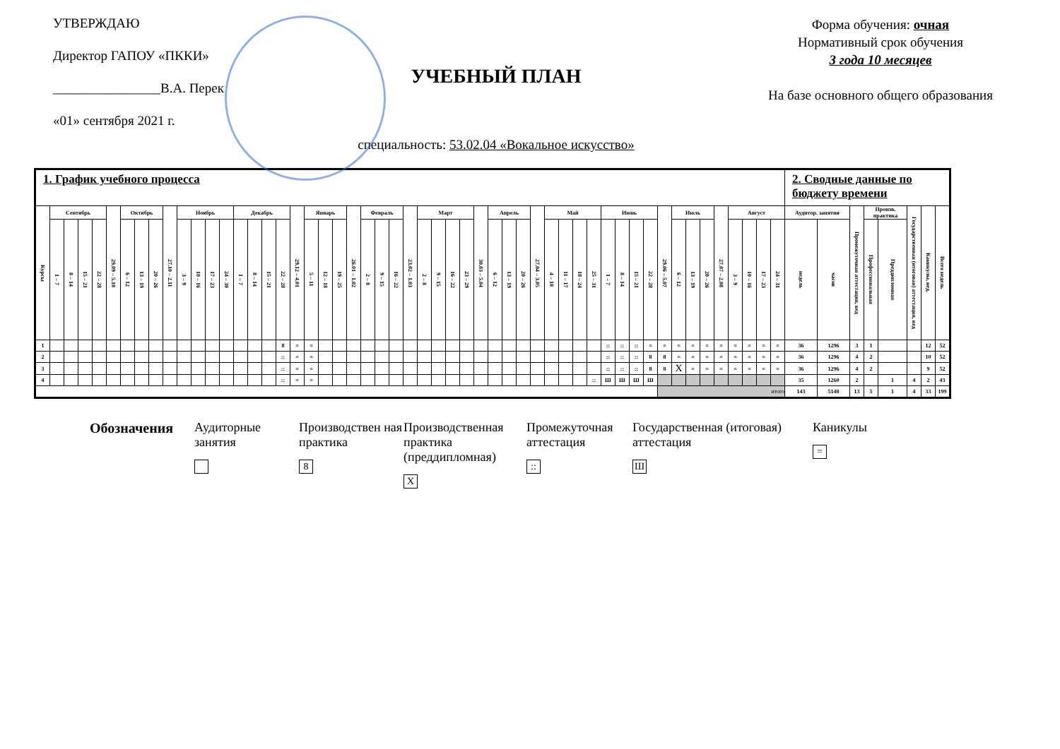УТВЕРЖДАЮ
Директор ГАПОУ «ПККИ»
________________В.А. Перек
«01» сентября 2021 г.
УЧЕБНЫЙ ПЛАН
специальность: 53.02.04 «Вокальное искусство»
Форма обучения: очная
Нормативный срок обучения
3 года 10 месяцев
На базе основного общего образования
| 1. График учебного процесса | | | | | | | | | | | | | | | | | | | | | | | | | | | | | | | | | | | | | | | | | | | | | | | | | | | | | 2. Сводные данные по бюджету времени | | | | | | | |
| Курсы | Сентябрь | | | | 29.09 – 5.10 | Октябрь | | | 27.10 – 2.11 | Ноябрь | | | | Декабрь | | | | 29.12 – 4.01 | Январь | | | 26.01 – 1.02 | Февраль | | | 23.02 – 1.03 | Март | | | | 30.03 – 5.04 | Апрель | | | 27.04 – 3.05 | Май | | | | Июнь | | | | 29.06 – 5.07 | Июль | | | 27.07 – 2.08 | Август | | | | Аудитор. занятия | | Промежуточная аттестация, нед | Произв. практика | | Государственная (итоговая) аттестация, нед | Каникулы, нед. | Всего недель |
| | 1 – 7 | 8 – 14 | 15 – 21 | 22 – 28 | | 6 – 12 | 13 – 19 | 20 – 26 | | 3 – 9 | 10 – 16 | 17 – 23 | 24 – 30 | 1 – 7 | 8 – 14 | 15 – 21 | 22 – 28 | | 5 – 11 | 12 – 18 | 19 – 25 | | 2 – 8 | 9 – 15 | 16 – 22 | | 2 – 8 | 9 – 15 | 16 – 22 | 23 – 29 | | 6 – 12 | 13 – 19 | 20 – 26 | | 4 – 10 | 11 – 17 | 18 – 24 | 25 – 31 | 1 – 7 | 8 – 14 | 15 – 21 | 22 – 28 | | 6 – 12 | 13 – 19 | 20 – 26 | | 3 – 9 | 10 – 16 | 17 – 23 | 24 – 31 | недель | часов | | Профессиональная | Преддипломная | | | |
| 1 | | | | | | | | | | | | | | | | | 8 | = | = | | | | | | | | | | | | | | | | | | | | | :: | :: | :: | = | = | = | = | = | = | = | = | = | = | 36 | 1296 | 3 | 1 | | | 12 | 52 |
| 2 | | | | | | | | | | | | | | | | | :: | = | = | | | | | | | | | | | | | | | | | | | | | :: | :: | :: | 8 | 8 | = | = | = | = | = | = | = | = | 36 | 1296 | 4 | 2 | | | 10 | 52 |
| 3 | | | | | | | | | | | | | | | | | :: | = | = | | | | | | | | | | | | | | | | | | | | | :: | :: | :: | 8 | 8 | X | = | = | = | = | = | = | = | 36 | 1296 | 4 | 2 | | | 9 | 52 |
| 4 | | | | | | | | | | | | | | | | | :: | = | = | | | | | | | | | | | | | | | | | | | | :: | Ш | Ш | Ш | Ш | | | | | | | | | | 35 | 1260 | 2 | | 1 | 4 | 2 | 43 |
| | | | | | | | | | | | | | | | | | | | | | | | | | | | | | | | | | | | | | | | | | | | | итого | | | | | | | | | 143 | 5148 | 13 | 5 | 1 | 4 | 33 | 199 |
Обозначения Аудиторные занятия
Производствен ная практика
8
Производственная практика (преддипломная)
X
Промежуточная аттестация
::
Государственная (итоговая) аттестация
Ш
Каникулы
=